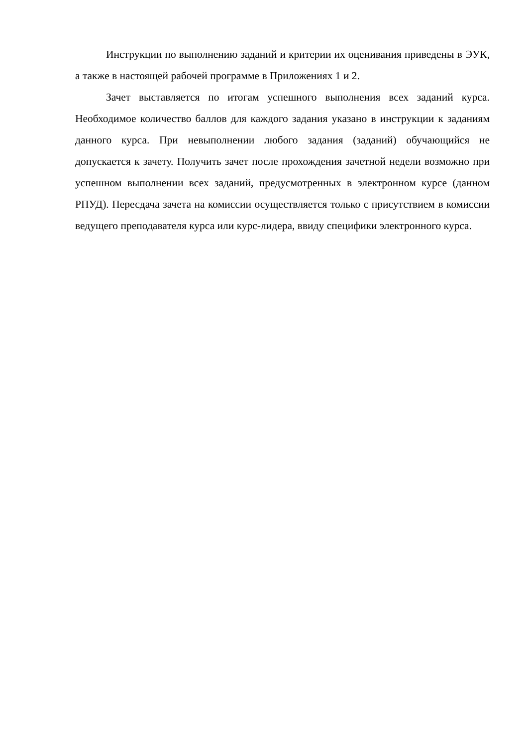Инструкции по выполнению заданий и критерии их оценивания приведены в ЭУК, а также в настоящей рабочей программе в Приложениях 1 и 2.
Зачет выставляется по итогам успешного выполнения всех заданий курса. Необходимое количество баллов для каждого задания указано в инструкции к заданиям данного курса. При невыполнении любого задания (заданий) обучающийся не допускается к зачету. Получить зачет после прохождения зачетной недели возможно при успешном выполнении всех заданий, предусмотренных в электронном курсе (данном РПУД). Пересдача зачета на комиссии осуществляется только с присутствием в комиссии ведущего преподавателя курса или курс-лидера, ввиду специфики электронного курса.